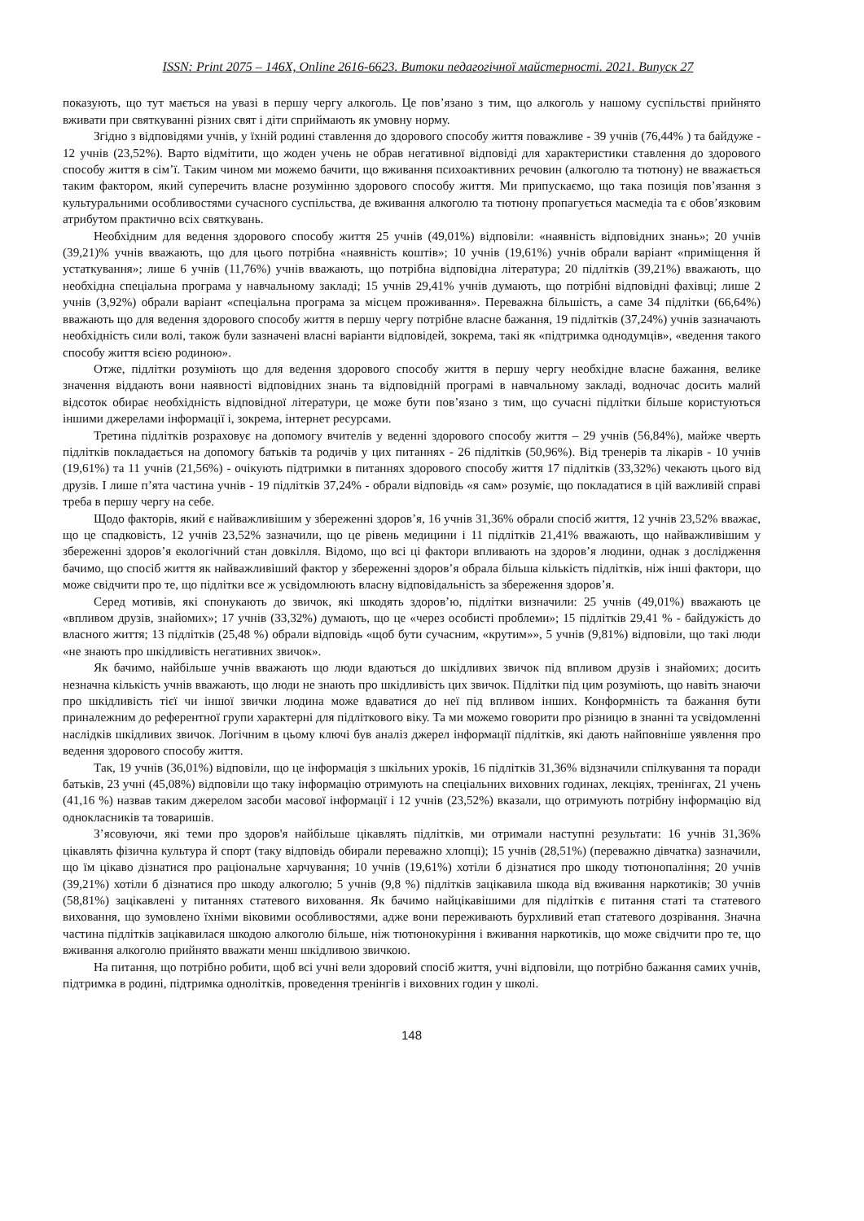ISSN: Print 2075 – 146X, Online 2616-6623. Витоки педагогічної майстерності. 2021. Випуск 27
показують, що тут мається на увазі в першу чергу алкоголь. Це пов’язано з тим, що алкоголь у нашому суспільстві прийнято вживати при святкуванні різних свят і діти сприймають як умовну норму.
Згідно з відповідями учнів, у їхній родині ставлення до здорового способу життя поважливе - 39 учнів (76,44% ) та байдуже - 12 учнів (23,52%). Варто відмітити, що жоден учень не обрав негативної відповіді для характеристики ставлення до здорового способу життя в сім’ї. Таким чином ми можемо бачити, що вживання психоактивних речовин (алкоголю та тютюну) не вважається таким фактором, який суперечить власне розумінню здорового способу життя. Ми припускаємо, що така позиція пов’язання з культуральними особливостями сучасного суспільства, де вживання алкоголю та тютюну пропагується масмедіа та є обов’язковим атрибутом практично всіх святкувань.
Необхідним для ведення здорового способу життя 25 учнів (49,01%) відповіли: «наявність відповідних знань»; 20 учнів (39,21)% учнів вважають, що для цього потрібна «наявність коштів»; 10 учнів (19,61%) учнів обрали варіант «приміщення й устаткування»; лише 6 учнів (11,76%) учнів вважають, що потрібна відповідна література; 20 підлітків (39,21%) вважають, що необхідна спеціальна програма у навчальному закладі; 15 учнів 29,41% учнів думають, що потрібні відповідні фахівці; лише 2 учнів (3,92%) обрали варіант «спеціальна програма за місцем проживання». Переважна більшість, а саме 34 підлітки (66,64%) вважають що для ведення здорового способу життя в першу чергу потрібне власне бажання, 19 підлітків (37,24%) учнів зазначають необхідність сили волі, також були зазначені власні варіанти відповідей, зокрема, такі як «підтримка однодумців», «ведення такого способу життя всією родиною».
Отже, підлітки розуміють що для ведення здорового способу життя в першу чергу необхідне власне бажання, велике значення віддають вони наявності відповідних знань та відповідній програмі в навчальному закладі, водночас досить малий відсоток обирає необхідність відповідної літератури, це може бути пов’язано з тим, що сучасні підлітки більше користуються іншими джерелами інформації і, зокрема, інтернет ресурсами.
Третина підлітків розраховує на допомогу вчителів у веденні здорового способу життя – 29 учнів (56,84%), майже чверть підлітків покладається на допомогу батьків та родичів у цих питаннях - 26 підлітків (50,96%). Від тренерів та лікарів - 10 учнів (19,61%) та 11 учнів (21,56%) - очікують підтримки в питаннях здорового способу життя 17 підлітків (33,32%) чекають цього від друзів. І лише п’ята частина учнів - 19 підлітків 37,24% - обрали відповідь «я сам» розуміє, що покладатися в цій важливій справі треба в першу чергу на себе.
Щодо факторів, який є найважливішим у збереженні здоров’я, 16 учнів 31,36% обрали спосіб життя, 12 учнів 23,52% вважає, що це спадковість, 12 учнів 23,52% зазначили, що це рівень медицини і 11 підлітків 21,41% вважають, що найважливішим у збереженні здоров’я екологічний стан довкілля. Відомо, що всі ці фактори впливають на здоров’я людини, однак з дослідження бачимо, що спосіб життя як найважливіший фактор у збереженні здоров’я обрала більша кількість підлітків, ніж інші фактори, що може свідчити про те, що підлітки все ж усвідомлюють власну відповідальність за збереження здоров’я.
Серед мотивів, які спонукають до звичок, які шкодять здоров’ю, підлітки визначили: 25 учнів (49,01%) вважають це «впливом друзів, знайомих»; 17 учнів (33,32%) думають, що це «через особисті проблеми»; 15 підлітків 29,41 % - байдужість до власного життя; 13 підлітків (25,48 %) обрали відповідь «щоб бути сучасним, «крутим»», 5 учнів (9,81%) відповіли, що такі люди «не знають про шкідливість негативних звичок».
Як бачимо, найбільше учнів вважають що люди вдаються до шкідливих звичок під впливом друзів і знайомих; досить незначна кількість учнів вважають, що люди не знають про шкідливість цих звичок. Підлітки під цим розуміють, що навіть знаючи про шкідливість тієї чи іншої звички людина може вдаватися до неї під впливом інших. Конформність та бажання бути приналежним до референтної групи характерні для підліткового віку. Та ми можемо говорити про різницю в знанні та усвідомленні наслідків шкідливих звичок. Логічним в цьому ключі був аналіз джерел інформації підлітків, які дають найповніше уявлення про ведення здорового способу життя.
Так, 19 учнів (36,01%) відповіли, що це інформація з шкільних уроків, 16 підлітків 31,36% відзначили спілкування та поради батьків, 23 учні (45,08%) відповіли що таку інформацію отримують на спеціальних виховних годинах, лекціях, тренінгах, 21 учень (41,16 %) назвав таким джерелом засоби масової інформації і 12 учнів (23,52%) вказали, що отримують потрібну інформацію від однокласників та товаришів.
З’ясовуючи, які теми про здоров'я найбільше цікавлять підлітків, ми отримали наступні результати: 16 учнів 31,36% цікавлять фізична культура й спорт (таку відповідь обирали переважно хлопці); 15 учнів (28,51%) (переважно дівчатка) зазначили, що їм цікаво дізнатися про раціональне харчування; 10 учнів (19,61%) хотіли б дізнатися про шкоду тютюнопаління; 20 учнів (39,21%) хотіли б дізнатися про шкоду алкоголю; 5 учнів (9,8 %) підлітків зацікавила шкода від вживання наркотиків; 30 учнів (58,81%) зацікавлені у питаннях статевого виховання. Як бачимо найцікавішими для підлітків є питання статі та статевого виховання, що зумовлено їхніми віковими особливостями, адже вони переживають бурхливий етап статевого дозрівання. Значна частина підлітків зацікавилася шкодою алкоголю більше, ніж тютюнокуріння і вживання наркотиків, що може свідчити про те, що вживання алкоголю прийнято вважати менш шкідливою звичкою.
На питання, що потрібно робити, щоб всі учні вели здоровий спосіб життя, учні відповіли, що потрібно бажання самих учнів, підтримка в родині, підтримка однолітків, проведення тренінгів і виховних годин у школі.
148